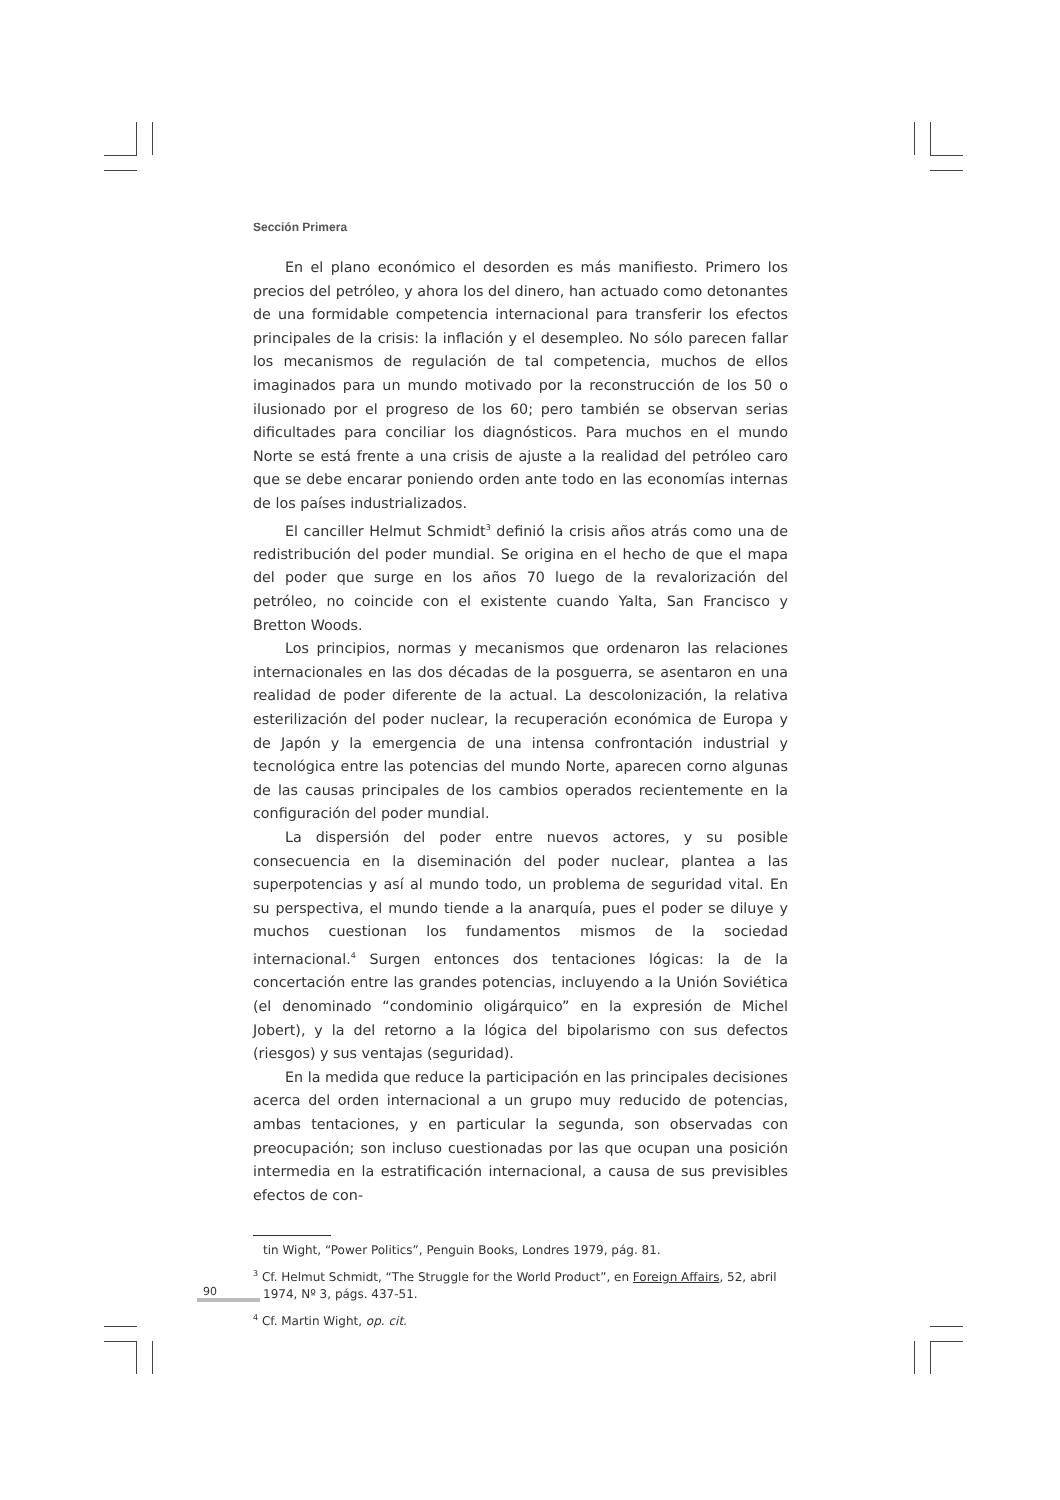Sección Primera
En el plano económico el desorden es más manifiesto. Primero los precios del petróleo, y ahora los del dinero, han actuado como detonantes de una formidable competencia internacional para transferir los efectos principales de la crisis: la inflación y el desempleo. No sólo parecen fallar los mecanismos de regulación de tal competencia, muchos de ellos imaginados para un mundo motivado por la reconstrucción de los 50 o ilusionado por el progreso de los 60; pero también se observan serias dificultades para conciliar los diagnósticos. Para muchos en el mundo Norte se está frente a una crisis de ajuste a la realidad del petróleo caro que se debe encarar poniendo orden ante todo en las economías internas de los países industrializados.
El canciller Helmut Schmidt<sup>3</sup> definió la crisis años atrás como una de redistribución del poder mundial. Se origina en el hecho de que el mapa del poder que surge en los años 70 luego de la revalorización del petróleo, no coincide con el existente cuando Yalta, San Francisco y Bretton Woods.
Los principios, normas y mecanismos que ordenaron las relaciones internacionales en las dos décadas de la posguerra, se asentaron en una realidad de poder diferente de la actual. La descolonización, la relativa esterilización del poder nuclear, la recuperación económica de Europa y de Japón y la emergencia de una intensa confrontación industrial y tecnológica entre las potencias del mundo Norte, aparecen corno algunas de las causas principales de los cambios operados recientemente en la configuración del poder mundial.
La dispersión del poder entre nuevos actores, y su posible consecuencia en la diseminación del poder nuclear, plantea a las superpotencias y así al mundo todo, un problema de seguridad vital. En su perspectiva, el mundo tiende a la anarquía, pues el poder se diluye y muchos cuestionan los fundamentos mismos de la sociedad internacional.<sup>4</sup> Surgen entonces dos tentaciones lógicas: la de la concertación entre las grandes potencias, incluyendo a la Unión Soviética (el denominado “condominio oligárquico” en la expresión de Michel Jobert), y la del retorno a la lógica del bipolarismo con sus defectos (riesgos) y sus ventajas (seguridad).
En la medida que reduce la participación en las principales decisiones acerca del orden internacional a un grupo muy reducido de potencias, ambas tentaciones, y en particular la segunda, son observadas con preocupación; son incluso cuestionadas por las que ocupan una posición intermedia en la estratificación internacional, a causa de sus previsibles efectos de con-
tin Wight, “Power Politics”, Penguin Books, Londres 1979, pág. 81.
<sup>3</sup> Cf. Helmut Schmidt, “The Struggle for the World Product”, en Foreign Affairs, 52, abril 1974, Nº 3, págs. 437-51.
<sup>4</sup> Cf. Martin Wight, op. cit.
90